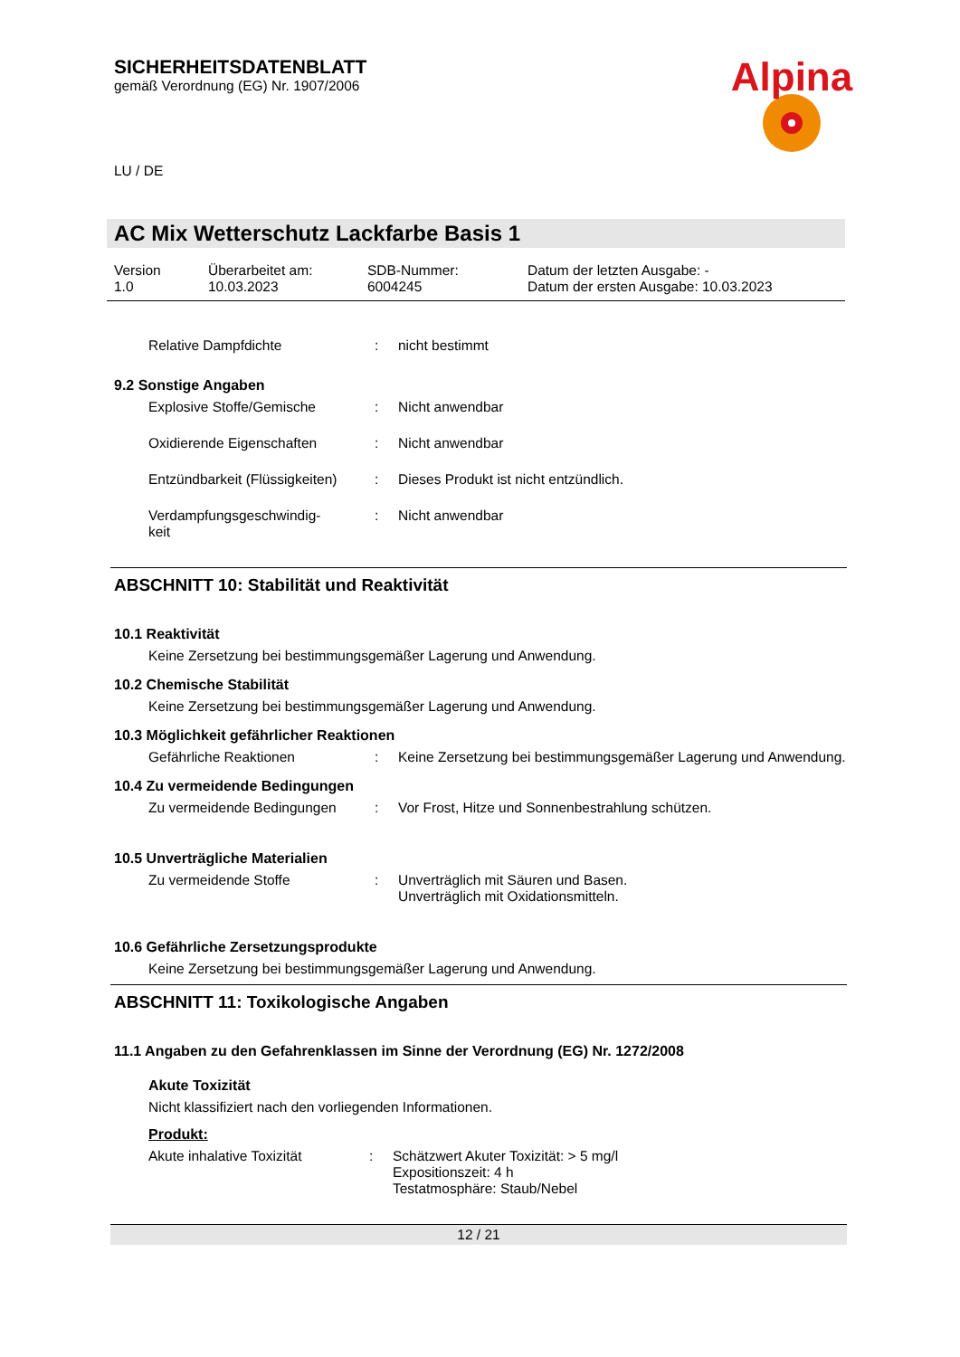Alpina
SICHERHEITSDATENBLATT
gemäß Verordnung (EG) Nr. 1907/2006
LU / DE
AC Mix Wetterschutz Lackfarbe Basis 1
Version
1.0
Überarbeitet am:
10.03.2023
SDB-Nummer:
6004245
Datum der letzten Ausgabe: -
Datum der ersten Ausgabe: 10.03.2023
Relative Dampfdichte : nicht bestimmt
9.2 Sonstige Angaben
Explosive Stoffe/Gemische : Nicht anwendbar
Oxidierende Eigenschaften : Nicht anwendbar
Entzündbarkeit (Flüssigkeiten)
: Dieses Produkt ist nicht entzündlich.
Verdampfungsgeschwindig-
keit
: Nicht anwendbar
ABSCHNITT 10: Stabilität und Reaktivität
10.1 Reaktivität
Keine Zersetzung bei bestimmungsgemäßer Lagerung und Anwendung.
10.2 Chemische Stabilität
Keine Zersetzung bei bestimmungsgemäßer Lagerung und Anwendung.
10.3 Möglichkeit gefährlicher Reaktionen
Gefährliche Reaktionen : Keine Zersetzung bei bestimmungsgemäßer Lagerung und Anwendung.
10.4 Zu vermeidende Bedingungen
Zu vermeidende Bedingungen : Vor Frost, Hitze und Sonnenbestrahlung schützen.
10.5 Unverträgliche Materialien
Zu vermeidende Stoffe : Unverträglich mit Säuren und Basen.
Unverträglich mit Oxidationsmitteln.
10.6 Gefährliche Zersetzungsprodukte
Keine Zersetzung bei bestimmungsgemäßer Lagerung und Anwendung.
ABSCHNITT 11: Toxikologische Angaben
11.1 Angaben zu den Gefahrenklassen im Sinne der Verordnung (EG) Nr. 1272/2008
Akute Toxizität
Nicht klassifiziert nach den vorliegenden Informationen.
Produkt:
Akute inhalative Toxizität : Schätzwert Akuter Toxizität: > 5 mg/l
Expositionszeit: 4 h
Testatmosphäre: Staub/Nebel
12 / 21